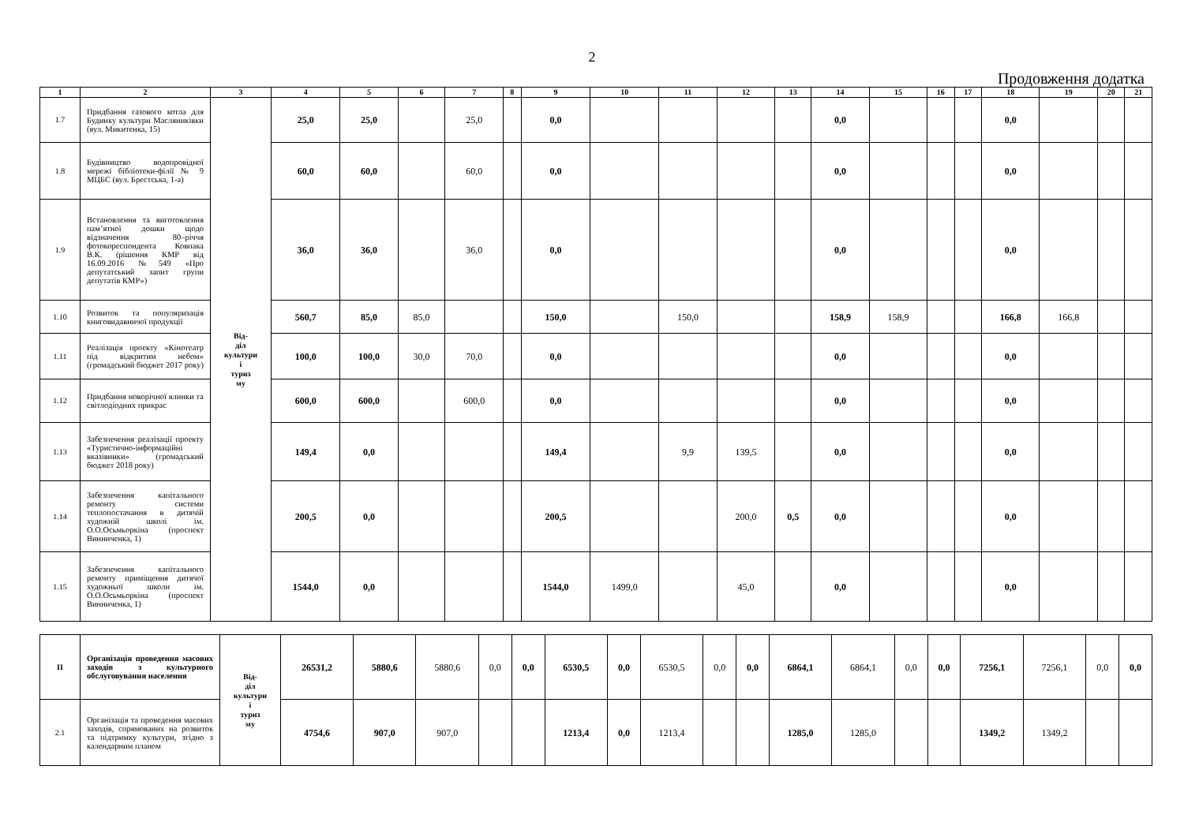2
Продовження додатка
| 1 | 2 | 3 | 4 | 5 | 6 | 7 | 8 | 9 | 10 | 11 | 12 | 13 | 14 | 15 | 16 | 17 | 18 | 19 | 20 | 21 |
| --- | --- | --- | --- | --- | --- | --- | --- | --- | --- | --- | --- | --- | --- | --- | --- | --- | --- | --- | --- | --- |
| 1.7 | Придбання газового котла для Будинку культури Масляниківки (вул. Микитенка, 15) | Від- діл культури і туриз му | 25,0 | 25,0 | | 25,0 | | 0,0 | | | | | 0,0 | | | | 0,0 | | | |
| 1.8 | Будівництво водопровідної мережі бібліотеки-філії № 9 МЦБС (вул. Брестська, 1-а) | | 60,0 | 60,0 | | 60,0 | | 0,0 | | | | | 0,0 | | | | 0,0 | | | |
| 1.9 | Встановлення та виготовлення пам’ятної дошки щодо відзначення 80–річчя фотокореспондента Ковпака В.К. (рішення КМР від 16.09.2016 №549 «Про депутатський запит групи депутатів КМР») | | 36,0 | 36,0 | | 36,0 | | 0,0 | | | | | 0,0 | | | | 0,0 | | | |
| 1.10 | Розвиток та популяризація книговидавничої продукції | | 560,7 | 85,0 | 85,0 | | | 150,0 | | 150,0 | | | 158,9 | 158,9 | | | 166,8 | 166,8 | | |
| 1.11 | Реалізація проекту «Кінотеатр під відкритим небом» (громадський бюджет 2017 року) | | 100,0 | 100,0 | 30,0 | 70,0 | | 0,0 | | | | | 0,0 | | | | 0,0 | | | |
| 1.12 | Придбання новорічної ялинки та світлодіодних прикрас | | 600,0 | 600,0 | | 600,0 | | 0,0 | | | | | 0,0 | | | | 0,0 | | | |
| 1.13 | Забезпечення реалізації проекту «Туристично-інформаційні вказівники» (громадський бюджет 2018 року) | | 149,4 | 0,0 | | | | 149,4 | | 9,9 | 139,5 | | 0,0 | | | | 0,0 | | | |
| 1.14 | Забезпечення капітального ремонту системи теплопостачання в дитячій художній школі ім. О.О.Осьмьоркіна (проспект Винниченка, 1) | | 200,5 | 0,0 | | | | 200,5 | | | 200,0 | 0,5 | 0,0 | | | | 0,0 | | | |
| 1.15 | Забезпечення капітального ремонту приміщення дитячої художньої школи ім. О.О.Осьмьоркіна (проспект Винниченка, 1) | | 1544,0 | 0,0 | | | | 1544,0 | 1499,0 | | 45,0 | | 0,0 | | | | 0,0 | | | |
| II | Організація проведення масових заходів з культурного обслуговування населення | Від- діл культури і туриз му | 26531,2 | 5880,6 | 5880,6 | 0,0 | 0,0 | 6530,5 | 0,0 | 6530,5 | 0,0 | 0,0 | 6864,1 | 6864,1 | 0,0 | 0,0 | 7256,1 | 7256,1 | 0,0 | 0,0 |
| 2.1 | Організація та проведення масових заходів, спрямованих на розвиток та підтримку культури, згідно з календарним планом | | 4754,6 | 907,0 | 907,0 | | | 1213,4 | 0,0 | 1213,4 | | | 1285,0 | 1285,0 | | | 1349,2 | 1349,2 | | |